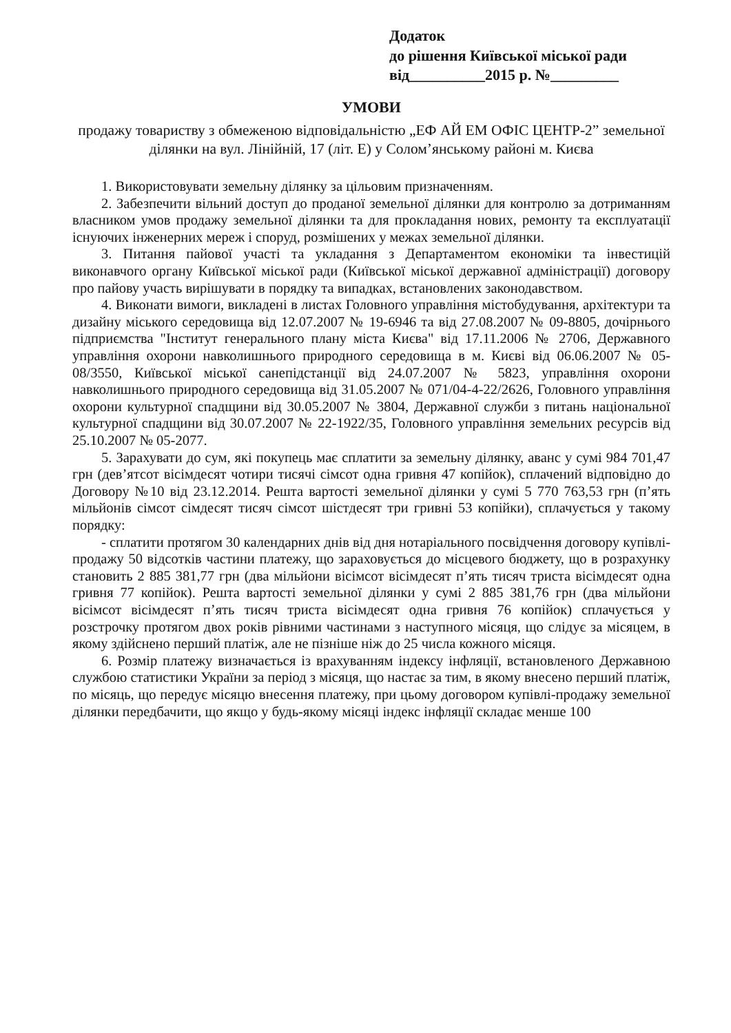Додаток
до рішення Київської міської ради
від__________2015 р. №_________
УМОВИ
продажу товариству з обмеженою відповідальністю „ЕФ АЙ ЕМ ОФІС ЦЕНТР-2” земельної ділянки на вул. Лінійній, 17 (літ. Е) у Солом’янському районі м. Києва
1. Використовувати земельну ділянку за цільовим призначенням.
2. Забезпечити вільний доступ до проданої земельної ділянки для контролю за дотриманням власником умов продажу земельної ділянки та для прокладання нових, ремонту та експлуатації існуючих інженерних мереж і споруд, розмішених у межах земельної ділянки.
3. Питання пайової участі та укладання з Департаментом економіки та інвестицій виконавчого органу Київської міської ради (Київської міської державної адміністрації) договору про пайову участь вирішувати в порядку та випадках, встановлених законодавством.
4. Виконати вимоги, викладені в листах Головного управління містобудування, архітектури та дизайну міського середовища від 12.07.2007 № 19-6946 та від 27.08.2007 № 09-8805, дочірнього підприємства "Інститут генерального плану міста Києва" від 17.11.2006 № 2706, Державного управління охорони навколишнього природного середовища в м. Києві від 06.06.2007 № 05-08/3550, Київської міської санепідстанції від 24.07.2007 № 5823, управління охорони навколишнього природного середовища від 31.05.2007 № 071/04-4-22/2626, Головного управління охорони культурної спадщини від 30.05.2007 № 3804, Державної служби з питань національної культурної спадщини від 30.07.2007 № 22-1922/35, Головного управління земельних ресурсів від 25.10.2007 № 05-2077.
5. Зарахувати до сум, які покупець має сплатити за земельну ділянку, аванс у сумі 984 701,47 грн (дев’ятсот вісімдесят чотири тисячі сімсот одна гривня 47 копійок), сплачений відповідно до Договору №10 від 23.12.2014. Решта вартості земельної ділянки у сумі 5 770 763,53 грн (п’ять мільйонів сімсот сімдесят тисяч сімсот шістдесят три гривні 53 копійки), сплачується у такому порядку:
- сплатити протягом 30 календарних днів від дня нотаріального посвідчення договору купівлі-продажу 50 відсотків частини платежу, що зараховується до місцевого бюджету, що в розрахунку становить 2 885 381,77 грн (два мільйони вісімсот вісімдесят п’ять тисяч триста вісімдесят одна гривня 77 копійок). Решта вартості земельної ділянки у сумі 2 885 381,76 грн (два мільйони вісімсот вісімдесят п’ять тисяч триста вісімдесят одна гривня 76 копійок) сплачується у розстрочку протягом двох років рівними частинами з наступного місяця, що слідує за місяцем, в якому здійснено перший платіж, але не пізніше ніж до 25 числа кожного місяця.
6. Розмір платежу визначається із врахуванням індексу інфляції, встановленого Державною службою статистики України за період з місяця, що настає за тим, в якому внесено перший платіж, по місяць, що передує місяцю внесення платежу, при цьому договором купівлі-продажу земельної ділянки передбачити, що якщо у будь-якому місяці індекс інфляції складає менше 100